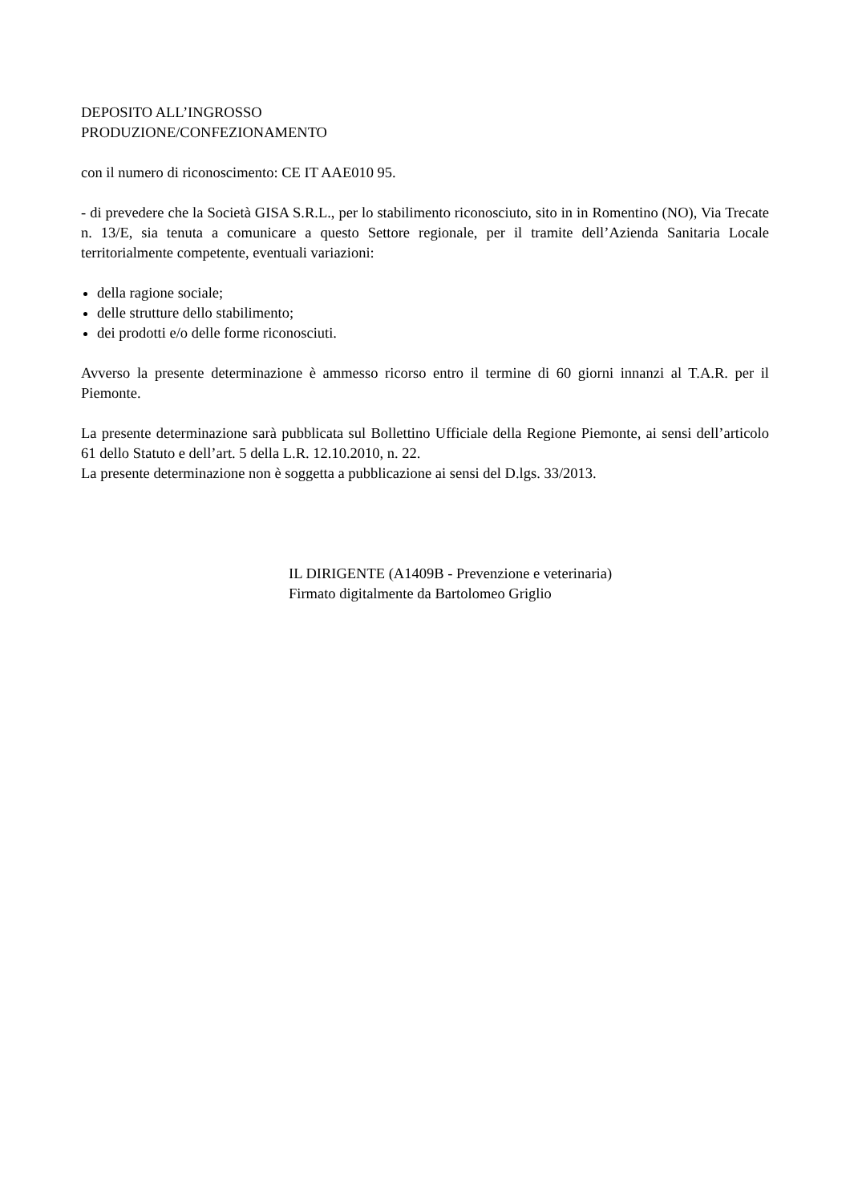DEPOSITO ALL’INGROSSO
PRODUZIONE/CONFEZIONAMENTO
con il numero di riconoscimento: CE IT AAE010 95.
- di prevedere che la Società GISA S.R.L., per lo stabilimento riconosciuto, sito in in Romentino (NO), Via Trecate n. 13/E, sia tenuta a comunicare a questo Settore regionale, per il tramite dell’Azienda Sanitaria Locale territorialmente competente, eventuali variazioni:
della ragione sociale;
delle strutture dello stabilimento;
dei prodotti e/o delle forme riconosciuti.
Avverso la presente determinazione è ammesso ricorso entro il termine di 60 giorni innanzi al T.A.R. per il Piemonte.
La presente determinazione sarà pubblicata sul Bollettino Ufficiale della Regione Piemonte, ai sensi dell’articolo 61 dello Statuto e dell’art. 5 della L.R. 12.10.2010, n. 22.
La presente determinazione non è soggetta a pubblicazione ai sensi del D.lgs. 33/2013.
IL DIRIGENTE (A1409B - Prevenzione e veterinaria)
Firmato digitalmente da Bartolomeo Griglio